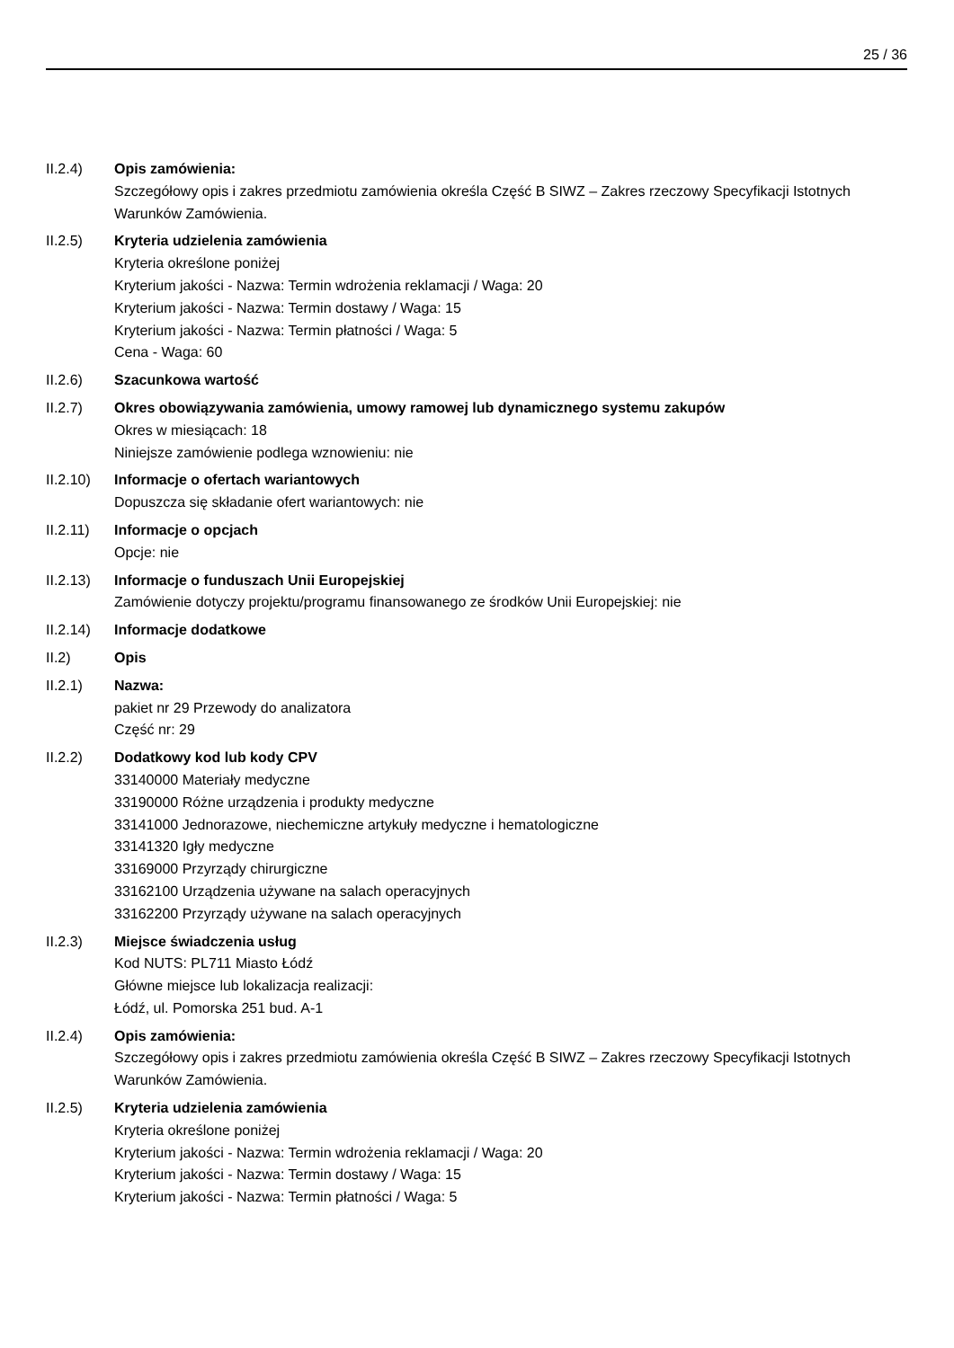25 / 36
II.2.4) Opis zamówienia:
Szczegółowy opis i zakres przedmiotu zamówienia określa Część B SIWZ – Zakres rzeczowy Specyfikacji Istotnych Warunków Zamówienia.
II.2.5) Kryteria udzielenia zamówienia
Kryteria określone poniżej
Kryterium jakości - Nazwa: Termin wdrożenia reklamacji / Waga: 20
Kryterium jakości - Nazwa: Termin dostawy / Waga: 15
Kryterium jakości - Nazwa: Termin płatności / Waga: 5
Cena - Waga: 60
II.2.6) Szacunkowa wartość
II.2.7) Okres obowiązywania zamówienia, umowy ramowej lub dynamicznego systemu zakupów
Okres w miesiącach: 18
Niniejsze zamówienie podlega wznowieniu: nie
II.2.10)
Informacje o ofertach wariantowych
Dopuszcza się składanie ofert wariantowych: nie
II.2.11)
Informacje o opcjach
Opcje: nie
II.2.13)
Informacje o funduszach Unii Europejskiej
Zamówienie dotyczy projektu/programu finansowanego ze środków Unii Europejskiej: nie
II.2.14)
Informacje dodatkowe
II.2) Opis
II.2.1) Nazwa:
pakiet nr 29 Przewody do analizatora
Część nr: 29
II.2.2) Dodatkowy kod lub kody CPV
33140000 Materiały medyczne
33190000 Różne urządzenia i produkty medyczne
33141000 Jednorazowe, niechemiczne artykuły medyczne i hematologiczne
33141320 Igły medyczne
33169000 Przyrządy chirurgiczne
33162100 Urządzenia używane na salach operacyjnych
33162200 Przyrządy używane na salach operacyjnych
II.2.3) Miejsce świadczenia usług
Kod NUTS: PL711 Miasto Łódź
Główne miejsce lub lokalizacja realizacji:
Łódź, ul. Pomorska 251 bud. A-1
II.2.4) Opis zamówienia:
Szczegółowy opis i zakres przedmiotu zamówienia określa Część B SIWZ – Zakres rzeczowy Specyfikacji Istotnych Warunków Zamówienia.
II.2.5) Kryteria udzielenia zamówienia
Kryteria określone poniżej
Kryterium jakości - Nazwa: Termin wdrożenia reklamacji / Waga: 20
Kryterium jakości - Nazwa: Termin dostawy / Waga: 15
Kryterium jakości - Nazwa: Termin płatności / Waga: 5